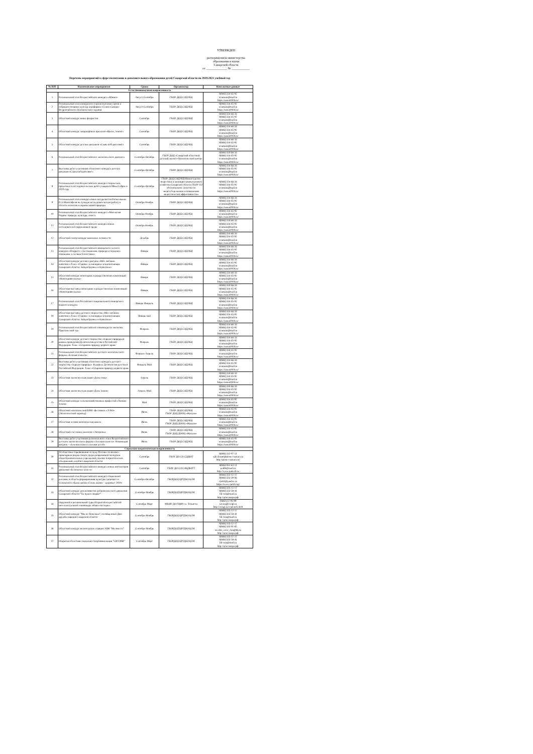УТВЕРЖДЕН
распоряжением министерства
образования и науки
Самарской области
от ______________ № ____________
Перечень мероприятий в сфере воспитания и дополнительного образования детей Самарской области на 2020-2021 учебный год
| № П/П | Наименование мероприятия | Сроки | Организатор | Контактные данные |
| --- | --- | --- | --- | --- |
| Естественнонаучная направленность | | | | |
| 1 | Региональный этап Всероссийского конкурса «Юннат» | Август-Сентябрь | ГБОУ ДОД СОДЭБЦ | 8(846) 334-45-92 ocunsam@mail.ru https://unnat1928.ru/ |
| 2 | Региональный этап конкурсного сортоиспытания сортов и гибридов овощных культур агрофирмы «Семко-Самара» Всероссийского опытнического задания | Август-Сентябрь | ГБОУ ДОД СОДЭБЦ | 8(846) 334-45-92 ocunsam@mail.ru https://unnat1928.ru/ |
| 3 | Областной конкурс юных флористов | Сентябрь | ГБОУ ДОД СОДЭБЦ | 8(846) 334-66-34 8(846) 334-45-92 ocunsam@mail.ru https://unnat1928.ru/ |
| 4 | Областной конкурс ландшафтных проектов «Цвети, Земля!» | Сентябрь | ГБОУ ДОД СОДЭБЦ | 8(846) 334-66-34 8(846) 334-45-92 ocunsam@mail.ru https://unnat1928.ru/ |
| 5 | Областной конкурс детских рисунков «Слава победителям!» | Сентябрь | ГБОУ ДОД СОДЭБЦ | 8(846) 334-66-34 8(846) 334-45-92 ocunsam@mail.ru https://unnat1928.ru/ |
| 6 | Региональный этап Всероссийского экологического диктанта | Сентябрь-Октябрь | ГБОУ ДОД «Самарский областной детский эколого-биологический центр» | 8(846) 334-66-34 8(846) 334-45-92 ocunsam@mail.ru https://unnat1928.ru/ |
| 7 | Выставка работ участников областного конкурса детских рисунков «Слава победителям!» | Сентябрь-Октябрь | ГБОУ ДОД СОДЭБЦ | 8(846) 334-66-34 8(846) 334-45-92 ocunsam@mail.ru https://unnat1928.ru/ |
| 8 | Региональный этап Всероссийского конкурса творческих, проектных и исследовательских работ учащихся #ВместеЯрче в 2020 году | Сентябрь-Октябрь | ГБОУ ДОД СОДЭБЦ Министерство энергетики и жилищно-коммунального хозяйства Самарской области ГБОУ СО «Региональное агенство по энергосбережению и повышению энергетической эффективности» | 8(846) 334-66-34 8(846) 334-45-92 ocunsam@mail.ru https://unnat1928.ru/ |
| 9 | Региональный этап конкурса юных натуралистов Росии имени П.А.Мантейфеля на лучшую исследовательскую работу в области зоологии и охраны живой природы | Октябрь-Ноябрь | ГБОУ ДОД СОДЭБЦ | 8(846) 334-66-34 8(846) 334-45-92 ocunsam@mail.ru https://unnat1928.ru/ |
| 10 | Региональный этап Всероссийского конкурса «Моя малая Родина: природа, культура, этнос» | Октябрь-Ноябрь | ГБОУ ДОД СОДЭБЦ | 8(846) 334-45-92 ocunsam@mail.ru https://unnat1928.ru/ |
| 11 | Региональный этап Всероссийского конкурса юных исследователей окружающей среды | Октябрь-Ноябрь | ГБОУ ДОД СОДЭБЦ | 8(846) 334-66-34 8(846) 334-45-92 ocunsam@mail.ru https://unnat1928.ru/ |
| 12 | Областной смотр-конкурс школьных лесничеств | Декабрь | ГБОУ ДОД СОДЭБЦ | 8(846) 334-66-34 8(846) 334-45-92 ocunsam@mail.ru https://unnat1928.ru/ |
| 13 | Региональный этап Всероссийского юниорского лесного конкурса «Подрост» «За сохранение природы и бережное отношение к лесным богатствам» | Январь | ГБОУ ДОД СОДЭБЦ | 8(846) 334-66-34 8(846) 334-45-92 ocunsam@mail.ru https://unnat1928.ru/ |
| 14 | Областной конкурс детского рисунка «Моё любимое животное».Тема: «Главные зеленоядные млекопитающие Самарской области: Зайцеобразные и Копытные» | Январь | ГБОУ ДОД СОДЭБЦ | 8(846) 334-66-34 8(846) 334-45-92 ocunsam@mail.ru https://unnat1928.ru/ |
| 15 | Областной конкурс новогодних и рождественских композиций «Новогодняя сказка» | Январь | ГБОУ ДОД СОДЭБЦ | 8(846) 334-66-34 8(846) 334-45-92 ocunsam@mail.ru https://unnat1928.ru/ |
| 16 | Областная выставка новогодних и рождественских композиций «Новогодняя сказка» | Январь | ГБОУ ДОД СОДЭБЦ | 8(846) 334-66-34 8(846) 334-45-92 ocunsam@mail.ru https://unnat1928.ru/ |
| 17 | Региональный этап Российского национального юниорского водного конкурса | Январь-Февраль | ГБОУ ДОД СОДЭБЦ | 8(846) 334-66-34 8(846) 334-45-92 ocunsam@mail.ru https://unnat1928.ru/ |
| 18 | Областная выставка детского творчества «Моё любимое животное».Тема: «Главные зеленоядные млекопитающие Самарской области: Зайцеобразные и Копытные» | Январь-май | ГБОУ ДОД СОДЭБЦ | 8(846) 334-66-34 8(846) 334-45-92 ocunsam@mail.ru https://unnat1928.ru/ |
| 19 | Региональный этап Всероссийской олимпиады по экологии. Практический тур | Февраль | ГБОУ ДОД СОДЭБЦ | 8(846) 334-66-34 8(846) 334-45-92 ocunsam@mail.ru https://unnat1928.ru/ |
| 20 | Областной конкурс детского творчества «Зеркало природы»в рамках проведения Десятилетия детства в Российской Федерации. Тема: «Сохраним природу родного края» | Февраль | ГБОУ ДОД СОДЭБЦ | 8(846) 334-66-34 8(846) 334-45-92 ocunsam@mail.ru https://unnat1928.ru/ |
| 21 | Региональный этап Всероссийского детского экологического форума «Зелёная планета» | Февраль-Апрель | ГБОУ ДОД СОДЭБЦ | 8(846) 334-45-92 ocunsam@mail.ru https://unnat1928.ru/ |
| 22 | Выставка работ участников областного конкурса детского творчества «Зеркало природы». В рамках Десятилетия детства в Российской Федерации. Тема: «Сохраним природу родного края» | Февраль-Май | ГБОУ ДОД СОДЭБЦ | 8(846) 334-66-34 8(846) 334-45-92 ocunsam@mail.ru https://unnat1928.ru/ |
| 23 | Областная экологическая акция «День птиц» | Апрель | ГБОУ ДОД СОДЭБЦ | 8(846) 334-66-34 8(846) 334-45-92 ocunsam@mail.ru https://unnat1928.ru/ |
| 24 | Областная экологическая акция «День Земли» | Апрель-Май | ГБОУ ДОД СОДЭБЦ | 8(846) 334-66-34 8(846) 334-45-92 ocunsam@mail.ru https://unnat1928.ru/ |
| 25 | Областной конкурс сельскохозяйственных профессий «Хозяин Земли» | Май | ГБОУ ДОД СОДЭБЦ | 8(846) 334-45-92 ocunsam@mail.ru https://unnat1928.ru/ |
| 26 | Областной экологический КВН –фестиваль «Э-ХО» (Экологический хоровод) | Июль | ГБОУ ДОД СОДЭБЦ ГБОУ ДОД ДООЦ «Жигули» | 8(846) 334-45-92 ocunsam@mail.ru https://unnat1928.ru/ |
| 27 | Областная летняя экологическая школа | Июль | ГБОУ ДОД СОДЭБЦ ГБОУ ДОД ДООЦ «Жигули» | 8(846) 334-45-92 ocunsam@mail.ru https://unnat1928.ru/ |
| 28 | Областной слет юных экологов «Экотропы» | Июнь | ГБОУ ДОД СОДЭБЦ ГБОУ ДОД ДООЦ «Жигули» | 8(846) 334-45-92 ocunsam@mail.ru https://unnat1928.ru/ |
| 29 | Выставка работ участников регионального этапа Всероссийского детского экологического форума «Зеленая планета». Номинация рисунок - «Зеленая планета глазами детей» | Июль | ГБОУ ДОД СОДЭБЦ | 8(846) 334-45-92 ocunsam@mail.ru https://unnat1928.ru/ |
| Социально-педагогическая направленность | | | | |
| 30 | XI областные соревнования «Служу России» по военно-прикладным видам спорта среди допризывной молодёжи общеобразовательных учреждений, военно-патриотических объединений, клубов Самарской области | Сентябрь | ГБОУ ДО СО СДДЮТ | 8(846) 332-07-51 vpk-desant@pioner-samara.ru http://pioner-samara.ru/ |
| 31 | Региональный этап Всероссийского конкурса юных инспекторов движения «Безопасное колесо» | Сентябрь | ГБОУ ДО СО СОЦДЮТТ | 8(846) 952-63-11 p.ddtt@mail.ru http://www.juntech.ru |
| 32 | Региональный этап Всероссийского конкурса социальной рекламы в области формирования культуры здорового и безопасного образа жизни «Стиль жизни – здоровье! 2020» | Сентябрь-Октябрь | ГБОУДОД ЦРТДЮ ЦСМ | 8(846) 333-12-17 8(846) 333-39-84 cpr63@yandex.ru https://www.cpr63.org/ |
| 33 | Областной конкурс для активистов добровольческого движения Самарской области "Ты нужен людям!" | Сентябрь-Ноябрь | ГБОУДОД ЦРТДЮ ЦСМ | 8(846) 333-12-17 8(846) 333-58-41 lik-csm@mail.ru http://цсмсамара.рф/ |
| 34 | Окружной и региональный туры Открытой всероссийской интеллектуальной олимпиады «Наше наследие» | Сентябрь-Март | МБОУ ДО ГЦИР г.о. Тольятти | (8482) 37-94-99 savina@cir.tgl.ru http://cir.tgl.ru/content/ls/618 |
| 35 | Областной конкурс "Мы из Поволжья", посвященный Дню дружбы народов Самарской области | Сентябрь-Ноябрь | ГБОУДОД ЦРТДЮ ЦСМ | 8(846) 333-12-17 8(846) 333-58-41 lik-csm@mail.ru http://цсмсамара.рф/ |
| 36 | Областной конкурс волонтерских отрядов ЗОЖ "Мы вместе" | Сентябрь-Ноябрь | ГБОУДОД ЦРТДЮ ЦСМ | 8(846) 333-12-17 8(846) 333-01-65 svezhii_veter_csm@bk.ru http://цсмсамара.рф/ |
| 37 | Открытая областная социально-спортивная акция "СИЛАЧИ" | Сентябрь-Март | ГБОУДОД ЦРТДЮ ЦСМ | 8(846) 333-12-17 8(846) 333-58-41 lik-csm@mail.ru http://цсмсамара.рф/ |